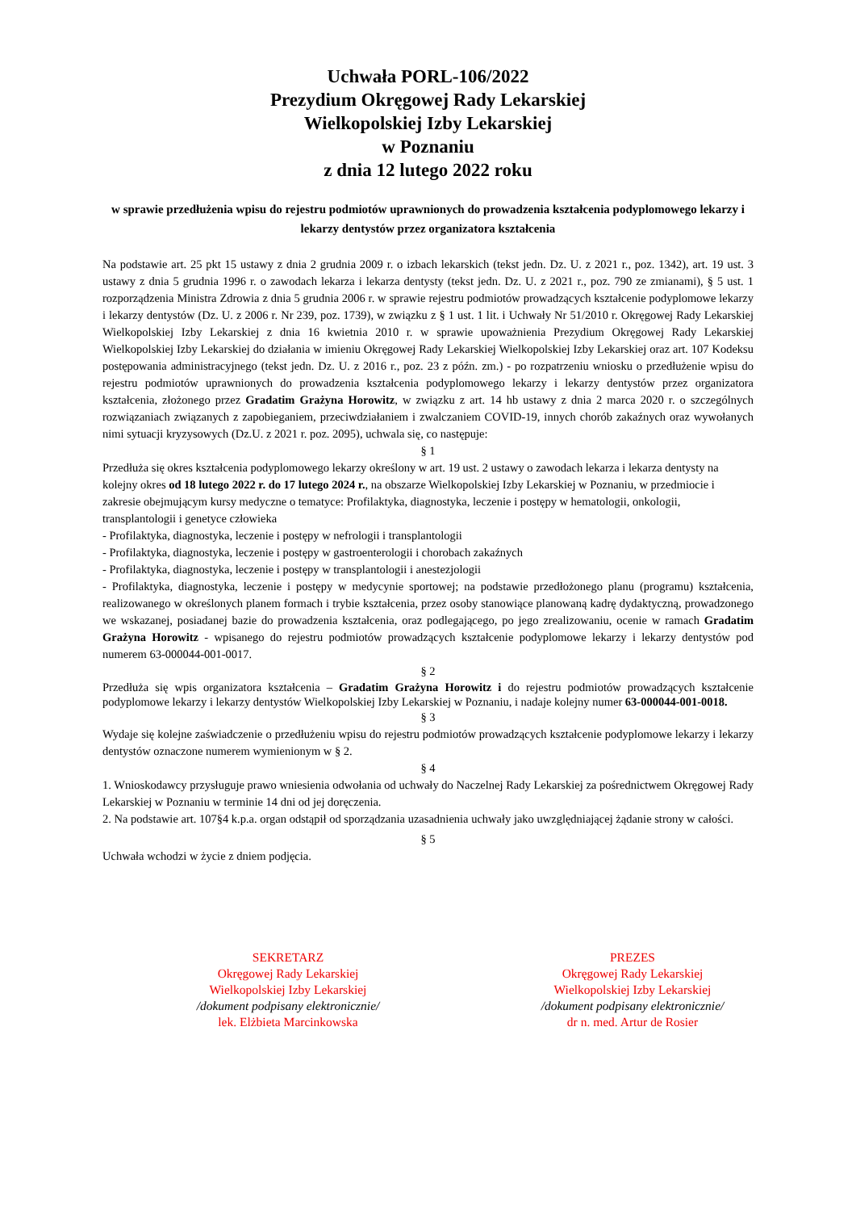Uchwała PORL-106/2022
Prezydium Okręgowej Rady Lekarskiej
Wielkopolskiej Izby Lekarskiej
w Poznaniu
z dnia 12 lutego 2022 roku
w sprawie przedłużenia wpisu do rejestru podmiotów uprawnionych do prowadzenia kształcenia podyplomowego lekarzy i lekarzy dentystów przez organizatora kształcenia
Na podstawie art. 25 pkt 15 ustawy z dnia 2 grudnia 2009 r. o izbach lekarskich (tekst jedn. Dz. U. z 2021 r., poz. 1342), art. 19 ust. 3 ustawy z dnia 5 grudnia 1996 r. o zawodach lekarza i lekarza dentysty (tekst jedn. Dz. U. z 2021 r., poz. 790 ze zmianami), § 5 ust. 1 rozporządzenia Ministra Zdrowia z dnia 5 grudnia 2006 r. w sprawie rejestru podmiotów prowadzących kształcenie podyplomowe lekarzy i lekarzy dentystów (Dz. U. z 2006 r. Nr 239, poz. 1739), w związku z § 1 ust. 1 lit. i Uchwały Nr 51/2010 r. Okręgowej Rady Lekarskiej Wielkopolskiej Izby Lekarskiej z dnia 16 kwietnia 2010 r. w sprawie upoważnienia Prezydium Okręgowej Rady Lekarskiej Wielkopolskiej Izby Lekarskiej do działania w imieniu Okręgowej Rady Lekarskiej Wielkopolskiej Izby Lekarskiej oraz art. 107 Kodeksu postępowania administracyjnego (tekst jedn. Dz. U. z 2016 r., poz. 23 z późn. zm.) - po rozpatrzeniu wniosku o przedłużenie wpisu do rejestru podmiotów uprawnionych do prowadzenia kształcenia podyplomowego lekarzy i lekarzy dentystów przez organizatora kształcenia, złożonego przez Gradatim Grażyna Horowitz, w związku z art. 14 hb ustawy z dnia 2 marca 2020 r. o szczególnych rozwiązaniach związanych z zapobieganiem, przeciwdziałaniem i zwalczaniem COVID-19, innych chorób zakaźnych oraz wywołanych nimi sytuacji kryzysowych (Dz.U. z 2021 r. poz. 2095), uchwala się, co następuje:
§ 1
Przedłuża się okres kształcenia podyplomowego lekarzy określony w art. 19 ust. 2 ustawy o zawodach lekarza i lekarza dentysty na kolejny okres od 18 lutego 2022 r. do 17 lutego 2024 r., na obszarze Wielkopolskiej Izby Lekarskiej w Poznaniu, w przedmiocie i zakresie obejmującym kursy medyczne o tematyce: Profilaktyka, diagnostyka, leczenie i postępy w hematologii, onkologii, transplantologii i genetyce człowieka
- Profilaktyka, diagnostyka, leczenie i postępy w nefrologii i transplantologii
- Profilaktyka, diagnostyka, leczenie i postępy w gastroenterologii i chorobach zakaźnych
- Profilaktyka, diagnostyka, leczenie i postępy w transplantologii i anestezjologii
- Profilaktyka, diagnostyka, leczenie i postępy w medycynie sportowej; na podstawie przedłożonego planu (programu) kształcenia, realizowanego w określonych planem formach i trybie kształcenia, przez osoby stanowiące planowaną kadrę dydaktyczną, prowadzonego we wskazanej, posiadanej bazie do prowadzenia kształcenia, oraz podlegającego, po jego zrealizowaniu, ocenie w ramach Gradatim Grażyna Horowitz - wpisanego do rejestru podmiotów prowadzących kształcenie podyplomowe lekarzy i lekarzy dentystów pod numerem 63-000044-001-0017.
§ 2
Przedłuża się wpis organizatora kształcenia – Gradatim Grażyna Horowitz i do rejestru podmiotów prowadzących kształcenie podyplomowe lekarzy i lekarzy dentystów Wielkopolskiej Izby Lekarskiej w Poznaniu, i nadaje kolejny numer 63-000044-001-0018.
§ 3
Wydaje się kolejne zaświadczenie o przedłużeniu wpisu do rejestru podmiotów prowadzących kształcenie podyplomowe lekarzy i lekarzy dentystów oznaczone numerem wymienionym w § 2.
§ 4
1. Wnioskodawcy przysługuje prawo wniesienia odwołania od uchwały do Naczelnej Rady Lekarskiej za pośrednictwem Okręgowej Rady Lekarskiej w Poznaniu w terminie 14 dni od jej doręczenia.
2. Na podstawie art. 107§4 k.p.a. organ odstąpił od sporządzania uzasadnienia uchwały jako uwzględniającej żądanie strony w całości.
§ 5
Uchwała wchodzi w życie z dniem podjęcia.
SEKRETARZ
Okręgowej Rady Lekarskiej
Wielkopolskiej Izby Lekarskiej
/dokument podpisany elektronicznie/
lek. Elżbieta Marcinkowska
PREZES
Okręgowej Rady Lekarskiej
Wielkopolskiej Izby Lekarskiej
/dokument podpisany elektronicznie/
dr n. med. Artur de Rosier